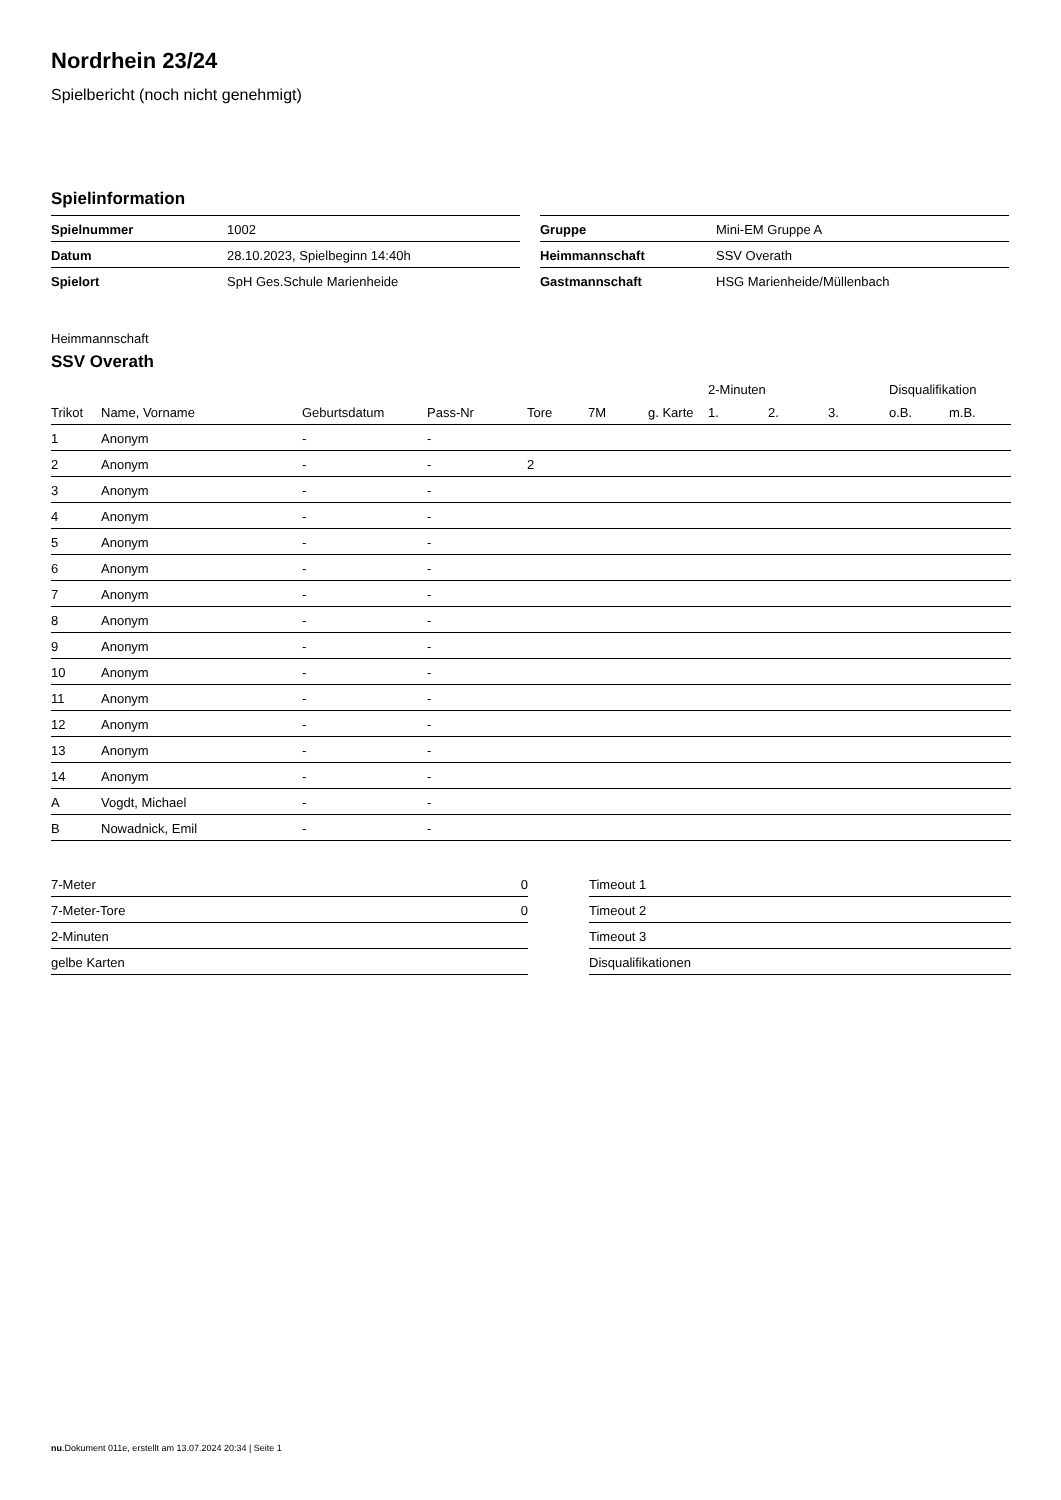Nordrhein 23/24
Spielbericht (noch nicht genehmigt)
Spielinformation
| Spielnummer | 1002 |
| Datum | 28.10.2023, Spielbeginn 14:40h |
| Spielort | SpH Ges.Schule Marienheide |
| Gruppe | Mini-EM Gruppe A |
| Heimmannschaft | SSV Overath |
| Gastmannschaft | HSG Marienheide/Müllenbach |
Heimmannschaft
SSV Overath
| | | | | | | | 2-Minuten | | | Disqualifikation | |
| --- | --- | --- | --- | --- | --- | --- | --- | --- | --- | --- | --- |
| Trikot | Name, Vorname | Geburtsdatum | Pass-Nr | Tore | 7M | g. Karte | 1. | 2. | 3. | o.B. | m.B. |
| 1 | Anonym | - | - | | | | | | | | |
| 2 | Anonym | - | - | 2 | | | | | | | |
| 3 | Anonym | - | - | | | | | | | | |
| 4 | Anonym | - | - | | | | | | | | |
| 5 | Anonym | - | - | | | | | | | | |
| 6 | Anonym | - | - | | | | | | | | |
| 7 | Anonym | - | - | | | | | | | | |
| 8 | Anonym | - | - | | | | | | | | |
| 9 | Anonym | - | - | | | | | | | | |
| 10 | Anonym | - | - | | | | | | | | |
| 11 | Anonym | - | - | | | | | | | | |
| 12 | Anonym | - | - | | | | | | | | |
| 13 | Anonym | - | - | | | | | | | | |
| 14 | Anonym | - | - | | | | | | | | |
| A | Vogdt, Michael | - | - | | | | | | | | |
| B | Nowadnick, Emil | - | - | | | | | | | | |
| 7-Meter | 0 |
| 7-Meter-Tore | 0 |
| 2-Minuten | |
| gelbe Karten | |
| Timeout 1 |
| Timeout 2 |
| Timeout 3 |
| Disqualifikationen |
nu.Dokument 011e, erstellt am 13.07.2024 20:34 | Seite 1